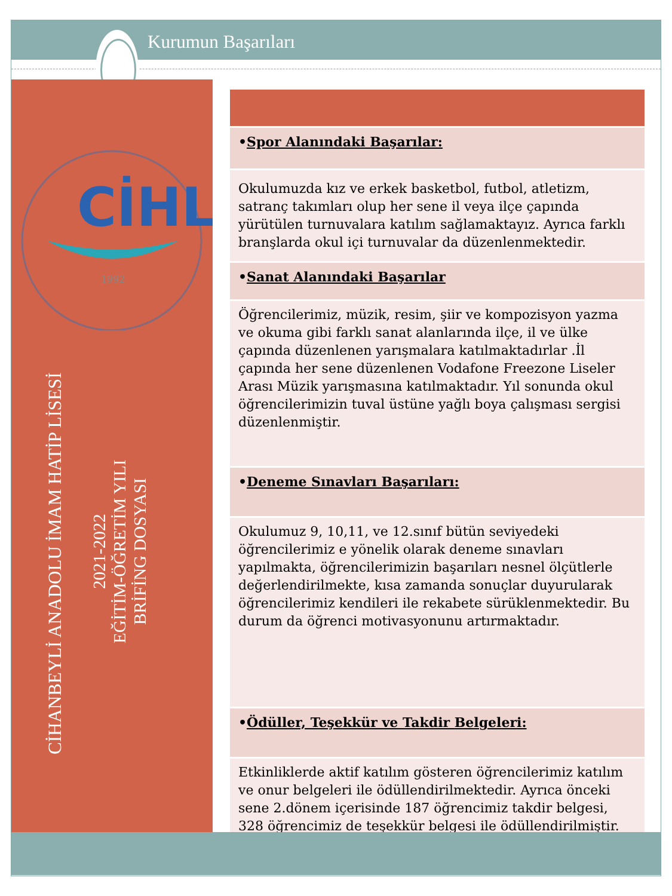Kurumun Başarıları
CİHL
1992
CİHANBEYLİ ANADOLU İMAM HATİP LİSESİ
2021-2022
EĞİTİM-ÖĞRETİM YILI
BRİFİNG DOSYASI
| • Spor Alanındaki Başarılar: |
| Okulumuzda kız ve erkek basketbol, futbol, atletizm, satranç takımları olup her sene il veya ilçe çapında yürütülen turnuvalara katılım sağlamaktayız. Ayrıca farklı branşlarda okul içi turnuvalar da düzenlenmektedir. |
| • Sanat Alanındaki Başarılar |
| Öğrencilerimiz, müzik, resim, şiir ve kompozisyon yazma ve okuma gibi farklı sanat alanlarında ilçe, il ve ülke çapında düzenlenen yarışmalara katılmaktadırlar .İl çapında her sene düzenlenen Vodafone Freezone Liseler Arası Müzik yarışmasına katılmaktadır. Yıl sonunda okul öğrencilerimizin tuval üstüne yağlı boya çalışması sergisi düzenlenmiştir. |
| • Deneme Sınavları Başarıları: |
| Okulumuz 9, 10,11, ve 12.sınıf bütün seviyedeki öğrencilerimiz e yönelik olarak deneme sınavları yapılmakta, öğrencilerimizin başarıları nesnel ölçütlerle değerlendirilmekte, kısa zamanda sonuçlar duyurularak öğrencilerimiz kendileri ile rekabete sürüklenmektedir. Bu durum da öğrenci motivasyonunu artırmaktadır. |
| • Ödüller, Teşekkür ve Takdir Belgeleri: |
| Etkinliklerde aktif katılım gösteren öğrencilerimiz katılım ve onur belgeleri ile ödüllendirilmektedir. Ayrıca önceki sene 2.dönem içerisinde 187 öğrencimiz takdir belgesi, 328 öğrencimiz de teşekkür belgesi ile ödüllendirilmiştir. |